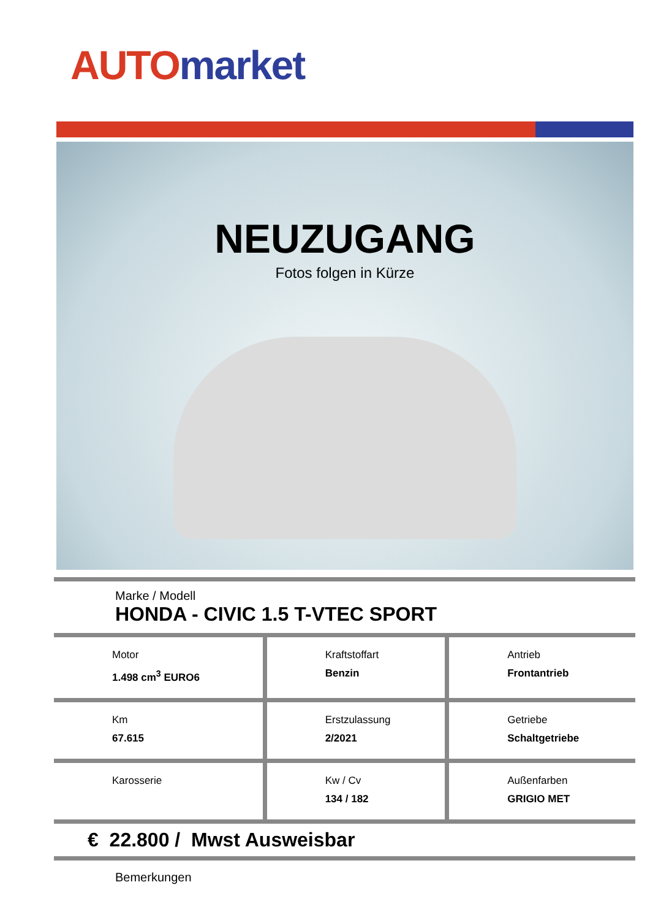AUTO market
NEUZUGANG
Fotos folgen in Kürze
Marke / Modell
HONDA - CIVIC 1.5 T-VTEC SPORT
| Motor 1.498 cm<sup>3</sup> EURO6 | Kraftstoffart Benzin | Antrieb Frontantrieb |
| Km 67.615 | Erstzulassung 2/2021 | Getriebe Schaltgetriebe |
| Karosserie | Kw / Cv 134 / 182 | Außenfarben GRIGIO MET |
€ 22.800 / Mwst Ausweisbar
Bemerkungen